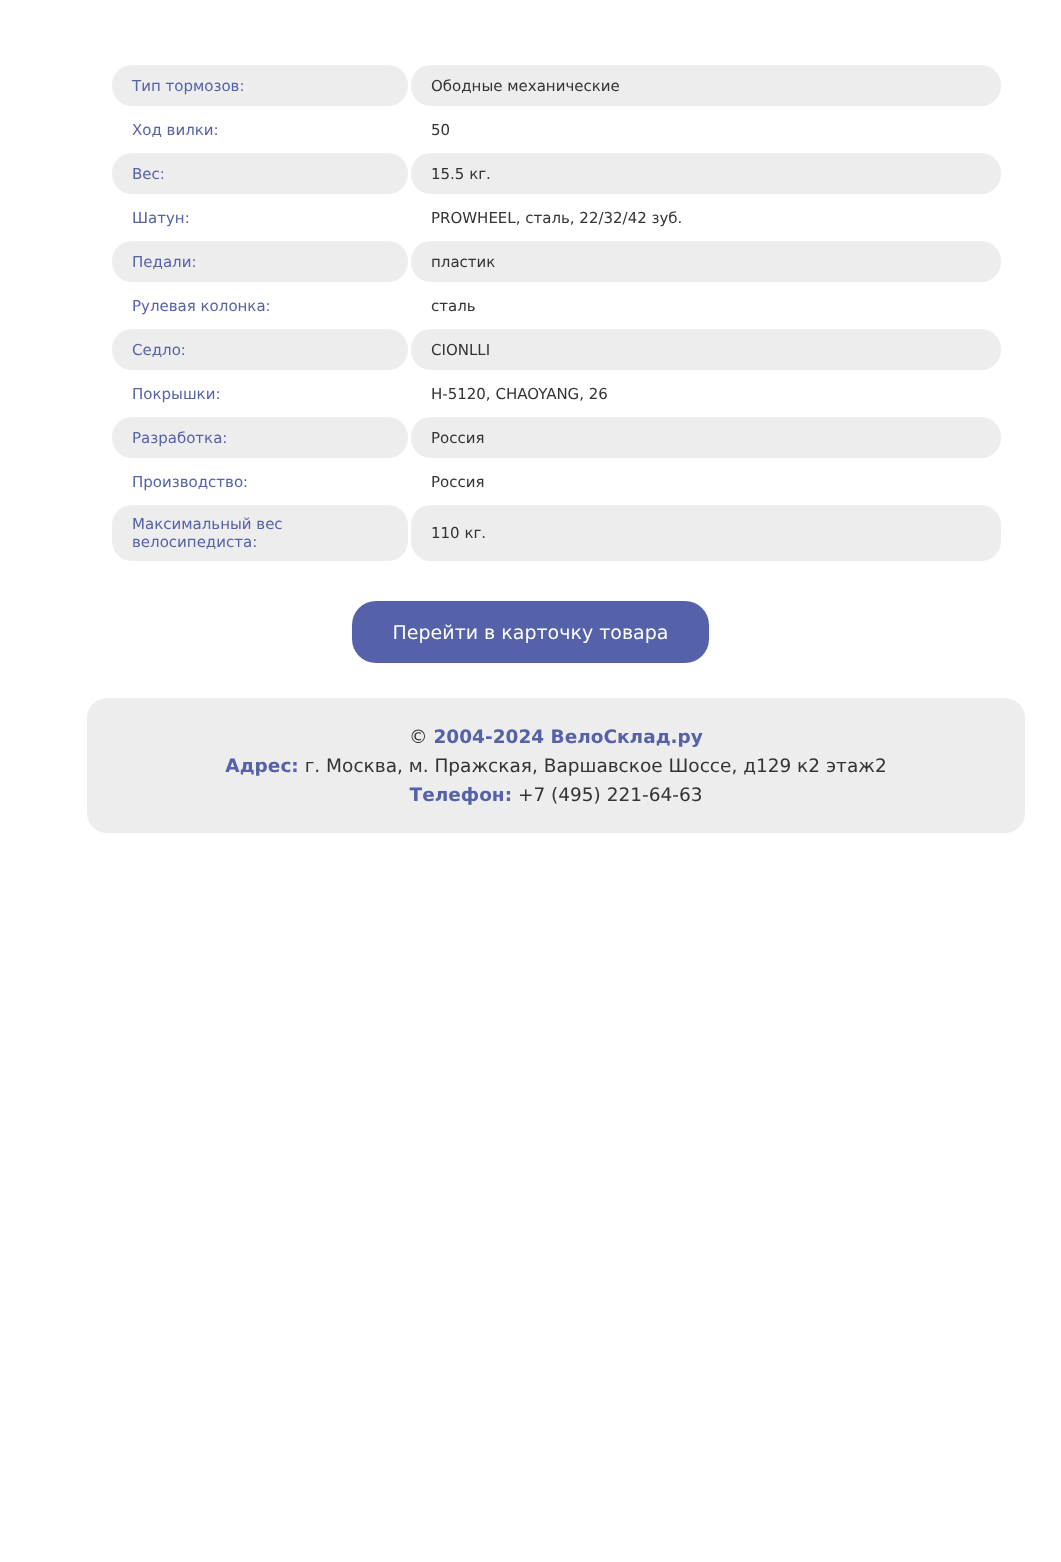| Тип тормозов: | Ободные механические |
| Ход вилки: | 50 |
| Вес: | 15.5 кг. |
| Шатун: | PROWHEEL, сталь, 22/32/42 зуб. |
| Педали: | пластик |
| Рулевая колонка: | сталь |
| Седло: | CIONLLI |
| Покрышки: | H-5120, CHAOYANG, 26 |
| Разработка: | Россия |
| Производство: | Россия |
| Максимальный вес велосипедиста: | 110 кг. |
Перейти в карточку товара
© 2004-2024 ВелоСклад.ру
Адрес: г. Москва, м. Пражская, Варшавское Шоссе, д129 к2 этаж2
Телефон: +7 (495) 221-64-63